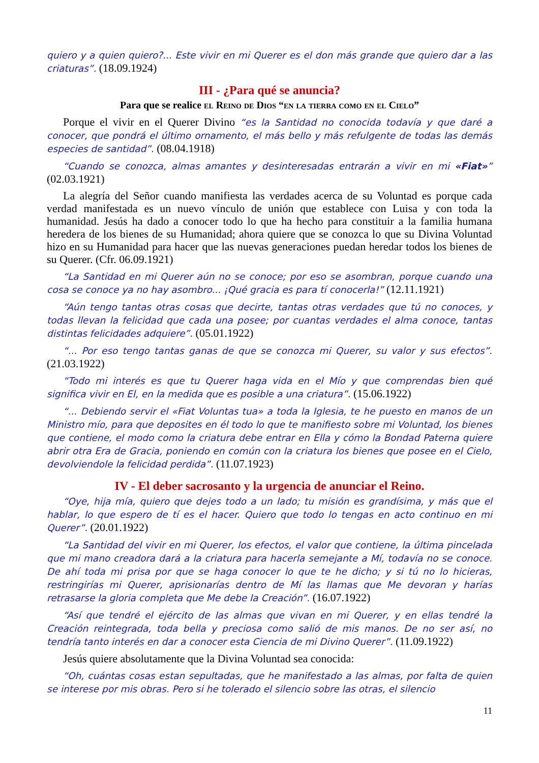quiero y a quien quiero?... Este vivir en mi Querer es el don más grande que quiero dar a las criaturas”. (18.09.1924)
III - ¿Para qué se anuncia?
Para que se realice el Reino de Dios “en la tierra como en el Cielo”
Porque el vivir en el Querer Divino “es la Santidad no conocida todavía y que daré a conocer, que pondrá el último ornamento, el más bello y más refulgente de todas las demás especies de santidad”. (08.04.1918)
“Cuando se conozca, almas amantes y desinteresadas entrarán a vivir en mi «Fiat»” (02.03.1921)
La alegría del Señor cuando manifiesta las verdades acerca de su Voluntad es porque cada verdad manifestada es un nuevo vínculo de unión que establece con Luisa y con toda la humanidad. Jesús ha dado a conocer todo lo que ha hecho para constituir a la familia humana heredera de los bienes de su Humanidad; ahora quiere que se conozca lo que su Divina Voluntad hizo en su Humanidad para hacer que las nuevas generaciones puedan heredar todos los bienes de su Querer. (Cfr. 06.09.1921)
“La Santidad en mi Querer aún no se conoce; por eso se asombran, porque cuando una cosa se conoce ya no hay asombro... ¡Qué gracia es para tí conocerla!” (12.11.1921)
“Aún tengo tantas otras cosas que decirte, tantas otras verdades que tú no conoces, y todas llevan la felicidad que cada una posee; por cuantas verdades el alma conoce, tantas distintas felicidades adquiere”. (05.01.1922)
“... Por eso tengo tantas ganas de que se conozca mi Querer, su valor y sus efectos”. (21.03.1922)
“Todo mi interés es que tu Querer haga vida en el Mío y que comprendas bien qué significa vivir en El, en la medida que es posible a una criatura”. (15.06.1922)
“... Debiendo servir el «Fiat Voluntas tua» a toda la Iglesia, te he puesto en manos de un Ministro mío, para que deposites en él todo lo que te manifiesto sobre mi Voluntad, los bienes que contiene, el modo como la criatura debe entrar en Ella y cómo la Bondad Paterna quiere abrir otra Era de Gracia, poniendo en común con la criatura los bienes que posee en el Cielo, devolviendole la felicidad perdida”. (11.07.1923)
IV - El deber sacrosanto y la urgencia de anunciar el Reino.
“Oye, hija mía, quiero que dejes todo a un lado; tu misión es grandísima, y más que el hablar, lo que espero de tí es el hacer. Quiero que todo lo tengas en acto continuo en mi Querer”. (20.01.1922)
“La Santidad del vivir en mi Querer, los efectos, el valor que contiene, la última pincelada que mi mano creadora dará a la criatura para hacerla semejante a Mí, todavía no se conoce. De ahí toda mi prisa por que se haga conocer lo que te he dicho; y si tú no lo hicieras, restringirías mi Querer, aprisionarías dentro de Mí las llamas que Me devoran y harías retrasarse la gloria completa que Me debe la Creación”. (16.07.1922)
“Así que tendré el ejército de las almas que vivan en mi Querer, y en ellas tendré la Creación reintegrada, toda bella y preciosa como salió de mis manos. De no ser así, no tendría tanto interés en dar a conocer esta Ciencia de mi Divino Querer”. (11.09.1922)
Jesús quiere absolutamente que la Divina Voluntad sea conocida:
“Oh, cuántas cosas estan sepultadas, que he manifestado a las almas, por falta de quien se interese por mis obras. Pero si he tolerado el silencio sobre las otras, el silencio
11